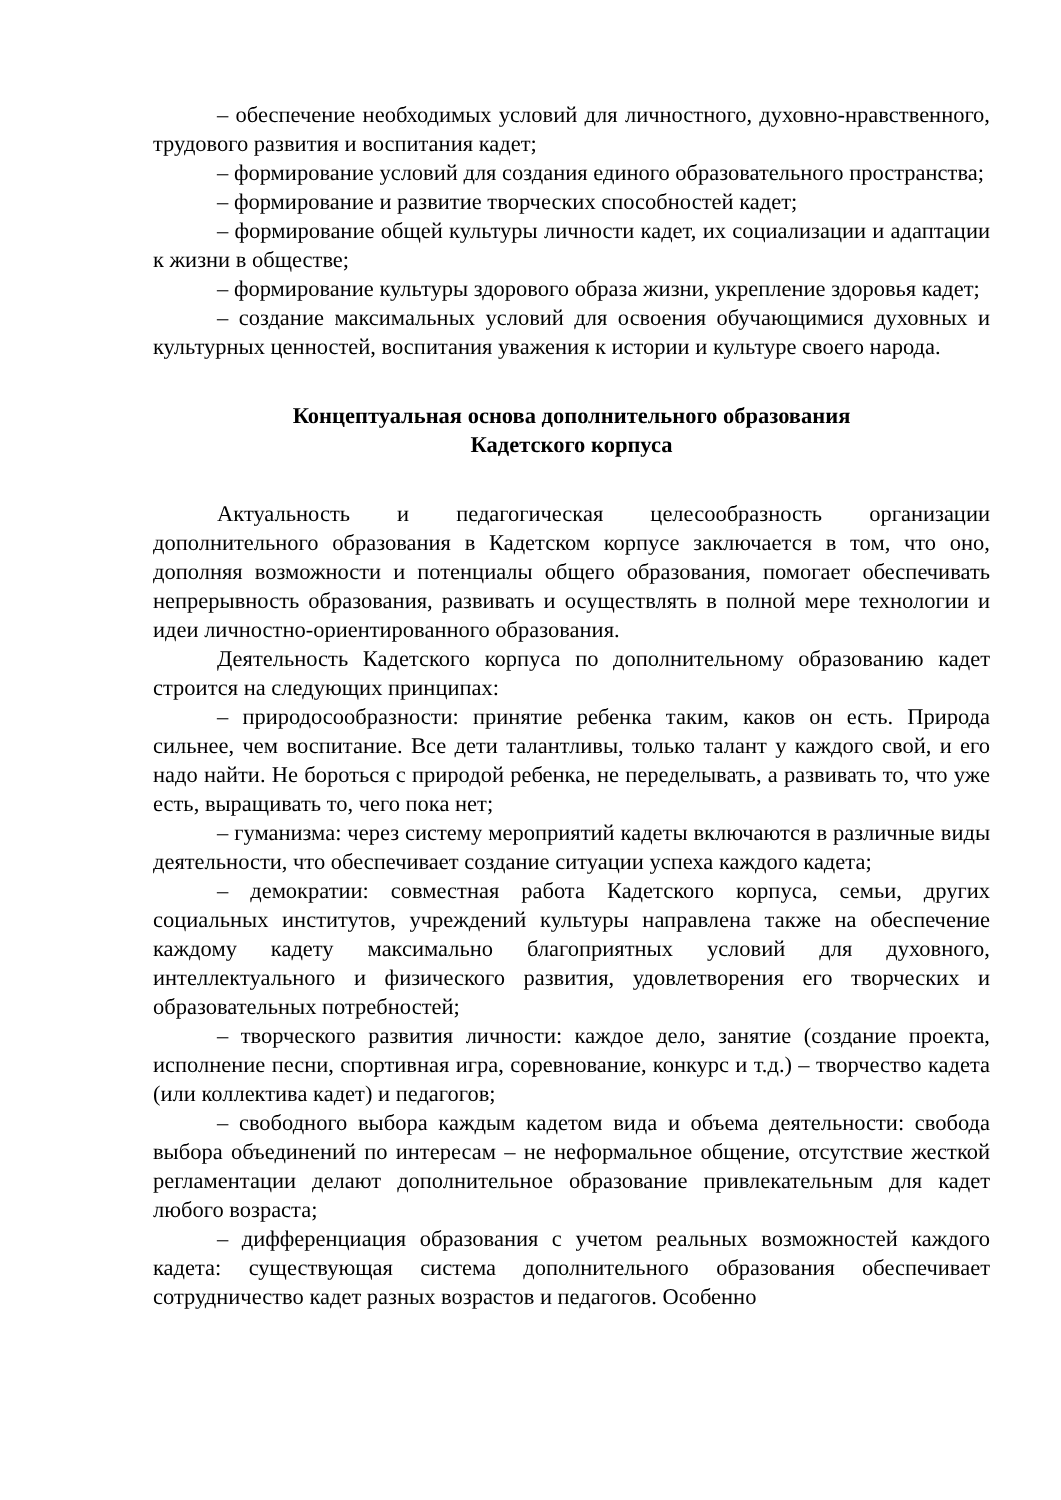– обеспечение необходимых условий для личностного, духовно-нравственного, трудового развития и воспитания кадет;
– формирование условий для создания единого образовательного пространства;
– формирование и развитие творческих способностей кадет;
– формирование общей культуры личности кадет, их социализации и адаптации к жизни в обществе;
– формирование культуры здорового образа жизни, укрепление здоровья кадет;
– создание максимальных условий для освоения обучающимися духовных и культурных ценностей, воспитания уважения к истории и культуре своего народа.
Концептуальная основа дополнительного образования
Кадетского корпуса
Актуальность и педагогическая целесообразность организации дополнительного образования в Кадетском корпусе заключается в том, что оно, дополняя возможности и потенциалы общего образования, помогает обеспечивать непрерывность образования, развивать и осуществлять в полной мере технологии и идеи личностно-ориентированного образования.
Деятельность Кадетского корпуса по дополнительному образованию кадет строится на следующих принципах:
– природосообразности: принятие ребенка таким, каков он есть. Природа сильнее, чем воспитание. Все дети талантливы, только талант у каждого свой, и его надо найти. Не бороться с природой ребенка, не переделывать, а развивать то, что уже есть, выращивать то, чего пока нет;
– гуманизма: через систему мероприятий кадеты включаются в различные виды деятельности, что обеспечивает создание ситуации успеха каждого кадета;
– демократии: совместная работа Кадетского корпуса, семьи, других социальных институтов, учреждений культуры направлена также на обеспечение каждому кадету максимально благоприятных условий для духовного, интеллектуального и физического развития, удовлетворения его творческих и образовательных потребностей;
– творческого развития личности: каждое дело, занятие (создание проекта, исполнение песни, спортивная игра, соревнование, конкурс и т.д.) – творчество кадета (или коллектива кадет) и педагогов;
– свободного выбора каждым кадетом вида и объема деятельности: свобода выбора объединений по интересам – не неформальное общение, отсутствие жесткой регламентации делают дополнительное образование привлекательным для кадет любого возраста;
– дифференциация образования с учетом реальных возможностей каждого кадета: существующая система дополнительного образования обеспечивает сотрудничество кадет разных возрастов и педагогов. Особенно